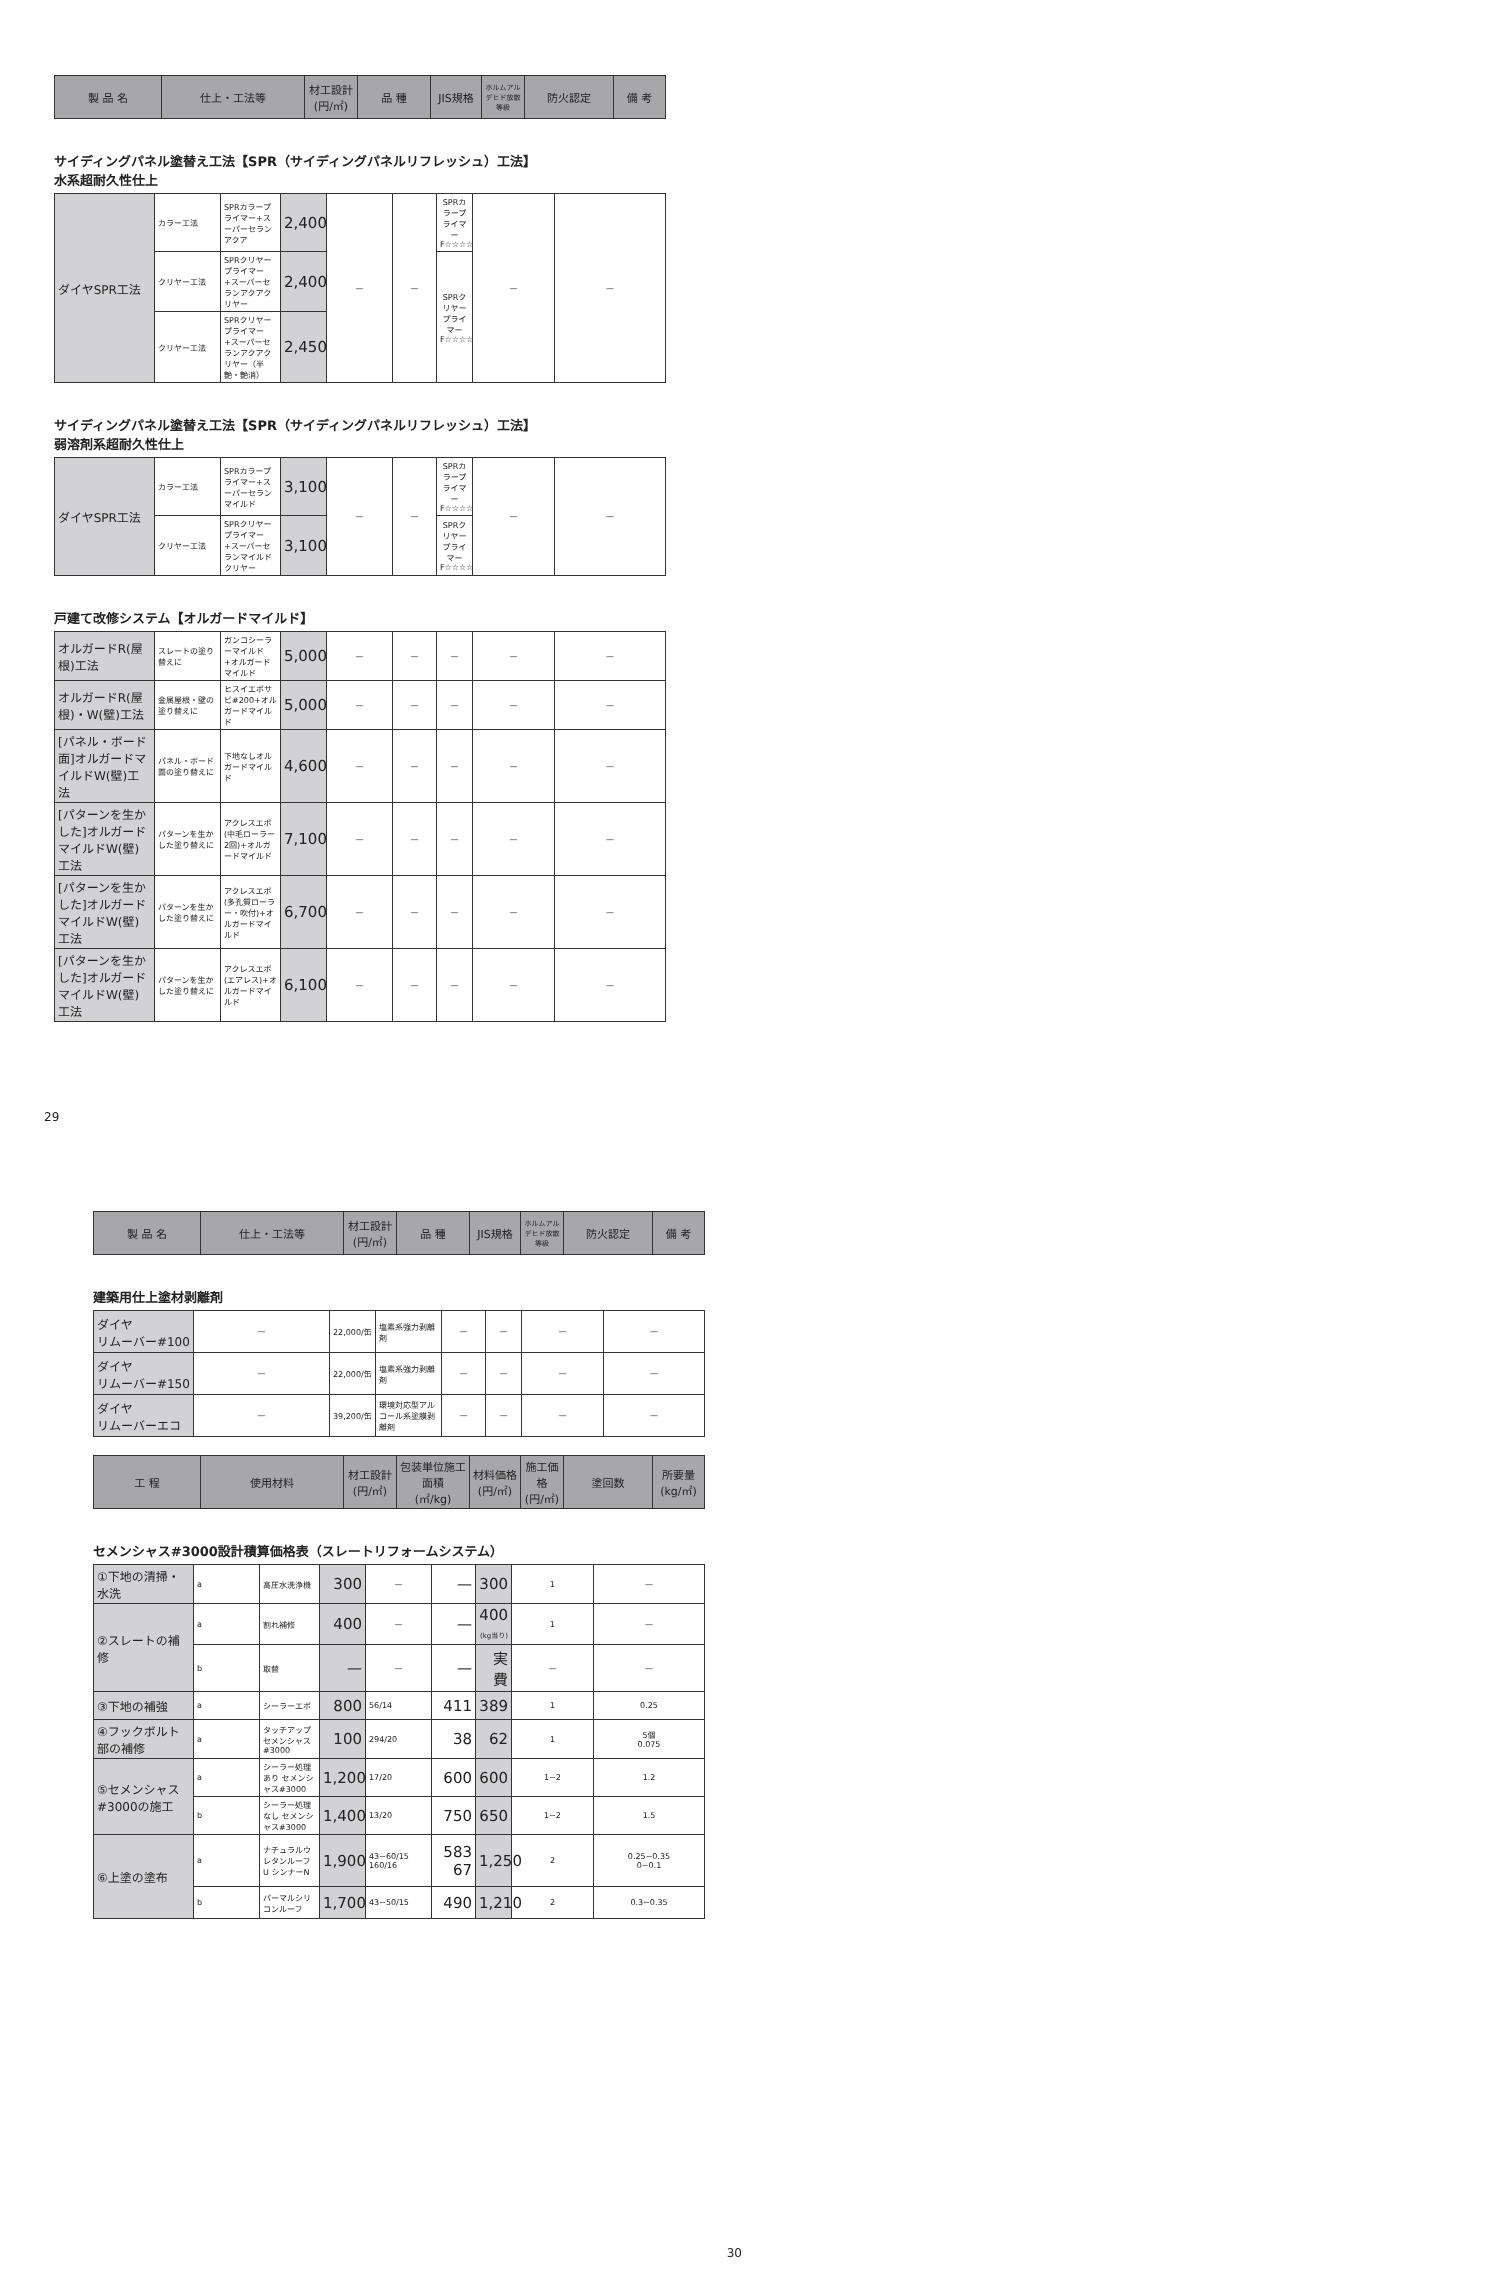| 製 品 名 | 仕上・工法等 | 材工設計 (円/㎡) | 品 種 | JIS規格 | ホルムアルデヒド放散等級 | 防火認定 | 備 考 |
| --- | --- | --- | --- | --- | --- | --- | --- |
サイディングパネル塗替え工法【SPR（サイディングパネルリフレッシュ）工法】
水系超耐久性仕上
| ダイヤSPR工法 | カラー工法 | SPRカラープライマー+スーパーセランアクア | 2,400 | — | — | SPRカラープライマー F☆☆☆☆ | — | — |
| | クリヤー工法 | SPRクリヤープライマー+スーパーセランアクアクリヤー | 2,400 | | | SPRクリヤープライマー F☆☆☆☆ | | |
| | クリヤー工法 | SPRクリヤープライマー+スーパーセランアクアクリヤー（半艶・艶消） | 2,450 | | | | | |
サイディングパネル塗替え工法【SPR（サイディングパネルリフレッシュ）工法】
弱溶剤系超耐久性仕上
| ダイヤSPR工法 | カラー工法 | SPRカラープライマー+スーパーセランマイルド | 3,100 | — | — | SPRカラープライマー F☆☆☆☆ | — | — |
| | クリヤー工法 | SPRクリヤープライマー+スーパーセランマイルドクリヤー | 3,100 | | | SPRクリヤープライマー F☆☆☆☆ | | |
戸建て改修システム【オルガードマイルド】
| オルガードR(屋根)工法 | スレートの塗り替えに | ガンコシーラーマイルド+オルガードマイルド | 5,000 | — | — | — | — | — |
| オルガードR(屋根)・W(壁)工法 | 金属屋根・壁の塗り替えに | ヒスイエポサビ#200+オルガードマイルド | 5,000 | — | — | — | — | — |
| [パネル・ボード面]オルガードマイルドW(壁)工法 | パネル・ボード面の塗り替えに | 下地なしオルガードマイルド | 4,600 | — | — | — | — | — |
| [パターンを生かした]オルガードマイルドW(壁)工法 | パターンを生かした塗り替えに | アクレスエポ(中毛ローラー2回)+オルガードマイルド | 7,100 | — | — | — | — | — |
| [パターンを生かした]オルガードマイルドW(壁)工法 | パターンを生かした塗り替えに | アクレスエポ(多孔質ローラー・吹付)+オルガードマイルド | 6,700 | — | — | — | — | — |
| [パターンを生かした]オルガードマイルドW(壁)工法 | パターンを生かした塗り替えに | アクレスエポ(エアレス)+オルガードマイルド | 6,100 | — | — | — | — | — |
29
| 製 品 名 | 仕上・工法等 | 材工設計 (円/㎡) | 品 種 | JIS規格 | ホルムアルデヒド放散等級 | 防火認定 | 備 考 |
| --- | --- | --- | --- | --- | --- | --- | --- |
建築用仕上塗材剥離剤
| ダイヤ リムーバー#100 | — | 22,000/缶 | 塩素系強力剥離剤 | — | — | — | — |
| ダイヤ リムーバー#150 | — | 22,000/缶 | 塩素系強力剥離剤 | — | — | — | — |
| ダイヤ リムーバーエコ | — | 39,200/缶 | 環境対応型アルコール系塗膜剥離剤 | — | — | — | — |
| 工 程 | 使用材料 | 材工設計 (円/㎡) | 包装単位施工面積 (㎡/kg) | 材料価格 (円/㎡) | 施工価格 (円/㎡) | 塗回数 | 所要量 (kg/㎡) |
| --- | --- | --- | --- | --- | --- | --- | --- |
セメンシャス#3000設計積算価格表（スレートリフォームシステム）
| ①下地の清掃・水洗 | a | 高圧水洗浄機 | 300 | — | — | 300 | 1 | — |
| ②スレートの補修 | a | 割れ補修 | 400 | — | — | 400 (kg当り) | 1 | — |
| | b | 取替 | — | — | — | 実費 | — | — |
| ③下地の補強 | a | シーラーエポ | 800 | 56/14 | 411 | 389 | 1 | 0.25 |
| ④フックボルト部の補修 | a | タッチアップ セメンシャス#3000 | 100 | 294/20 | 38 | 62 | 1 | 5個 0.075 |
| ⑤セメンシャス#3000の施工 | a | シーラー処理あり セメンシャス#3000 | 1,200 | 17/20 | 600 | 600 | 1~2 | 1.2 |
| | b | シーラー処理なし セメンシャス#3000 | 1,400 | 13/20 | 750 | 650 | 1~2 | 1.5 |
| ⑥上塗の塗布 | a | ナチュラルウレタンルーフU シンナーN | 1,900 | 43~60/15 160/16 | 583 67 | 1,250 | 2 | 0.25~0.35 0~0.1 |
| | b | パーマルシリコンルーフ | 1,700 | 43~50/15 | 490 | 1,210 | 2 | 0.3~0.35 |
30